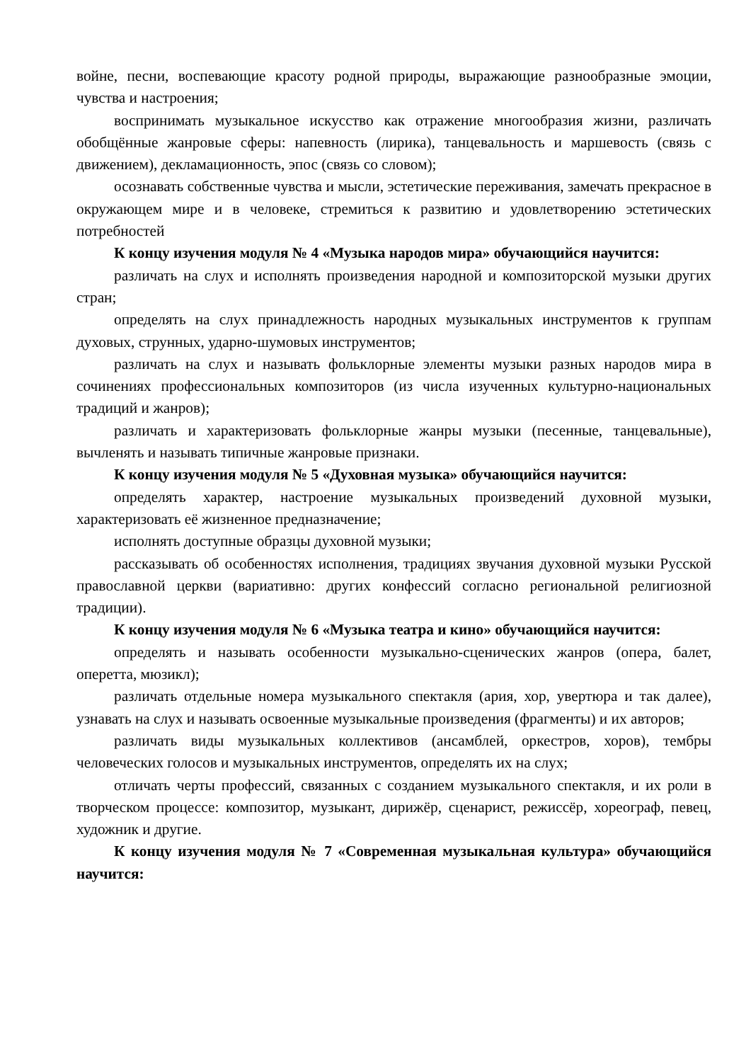войне, песни, воспевающие красоту родной природы, выражающие разнообразные эмоции, чувства и настроения;
воспринимать музыкальное искусство как отражение многообразия жизни, различать обобщённые жанровые сферы: напевность (лирика), танцевальность и маршевость (связь с движением), декламационность, эпос (связь со словом);
осознавать собственные чувства и мысли, эстетические переживания, замечать прекрасное в окружающем мире и в человеке, стремиться к развитию и удовлетворению эстетических потребностей
К концу изучения модуля № 4 «Музыка народов мира» обучающийся научится:
различать на слух и исполнять произведения народной и композиторской музыки других стран;
определять на слух принадлежность народных музыкальных инструментов к группам духовых, струнных, ударно-шумовых инструментов;
различать на слух и называть фольклорные элементы музыки разных народов мира в сочинениях профессиональных композиторов (из числа изученных культурно-национальных традиций и жанров);
различать и характеризовать фольклорные жанры музыки (песенные, танцевальные), вычленять и называть типичные жанровые признаки.
К концу изучения модуля № 5 «Духовная музыка» обучающийся научится:
определять характер, настроение музыкальных произведений духовной музыки, характеризовать её жизненное предназначение;
исполнять доступные образцы духовной музыки;
рассказывать об особенностях исполнения, традициях звучания духовной музыки Русской православной церкви (вариативно: других конфессий согласно региональной религиозной традиции).
К концу изучения модуля № 6 «Музыка театра и кино» обучающийся научится:
определять и называть особенности музыкально-сценических жанров (опера, балет, оперетта, мюзикл);
различать отдельные номера музыкального спектакля (ария, хор, увертюра и так далее), узнавать на слух и называть освоенные музыкальные произведения (фрагменты) и их авторов;
различать виды музыкальных коллективов (ансамблей, оркестров, хоров), тембры человеческих голосов и музыкальных инструментов, определять их на слух;
отличать черты профессий, связанных с созданием музыкального спектакля, и их роли в творческом процессе: композитор, музыкант, дирижёр, сценарист, режиссёр, хореограф, певец, художник и другие.
К концу изучения модуля № 7 «Современная музыкальная культура» обучающийся научится: